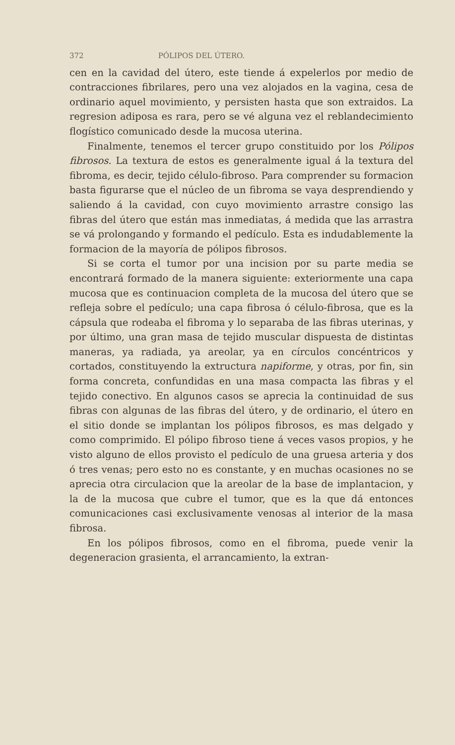372 PÓLIPOS DEL ÚTERO.
cen en la cavidad del útero, este tiende á expelerlos por medio de contracciones fibrilares, pero una vez alojados en la vagina, cesa de ordinario aquel movimiento, y persisten hasta que son extraidos. La regresion adiposa es rara, pero se vé alguna vez el reblandecimiento flogístico comunicado desde la mucosa uterina.
Finalmente, tenemos el tercer grupo constituido por los Pólipos fibrosos. La textura de estos es generalmente igual á la textura del fibroma, es decir, tejido célulo-fibroso. Para comprender su formacion basta figurarse que el núcleo de un fibroma se vaya desprendiendo y saliendo á la cavidad, con cuyo movimiento arrastre consigo las fibras del útero que están mas inmediatas, á medida que las arrastra se vá prolongando y formando el pedículo. Esta es indudablemente la formacion de la mayoría de pólipos fibrosos.
Si se corta el tumor por una incision por su parte media se encontrará formado de la manera siguiente: exteriormente una capa mucosa que es continuacion completa de la mucosa del útero que se refleja sobre el pedículo; una capa fibrosa ó célulo-fibrosa, que es la cápsula que rodeaba el fibroma y lo separaba de las fibras uterinas, y por último, una gran masa de tejido muscular dispuesta de distintas maneras, ya radiada, ya areolar, ya en círculos concéntricos y cortados, constituyendo la extructura napiforme, y otras, por fin, sin forma concreta, confundidas en una masa compacta las fibras y el tejido conectivo. En algunos casos se aprecia la continuidad de sus fibras con algunas de las fibras del útero, y de ordinario, el útero en el sitio donde se implantan los pólipos fibrosos, es mas delgado y como comprimido. El pólipo fibroso tiene á veces vasos propios, y he visto alguno de ellos provisto el pedículo de una gruesa arteria y dos ó tres venas; pero esto no es constante, y en muchas ocasiones no se aprecia otra circulacion que la areolar de la base de implantacion, y la de la mucosa que cubre el tumor, que es la que dá entonces comunicaciones casi exclusivamente venosas al interior de la masa fibrosa.
En los pólipos fibrosos, como en el fibroma, puede venir la degeneracion grasienta, el arrancamiento, la extran-